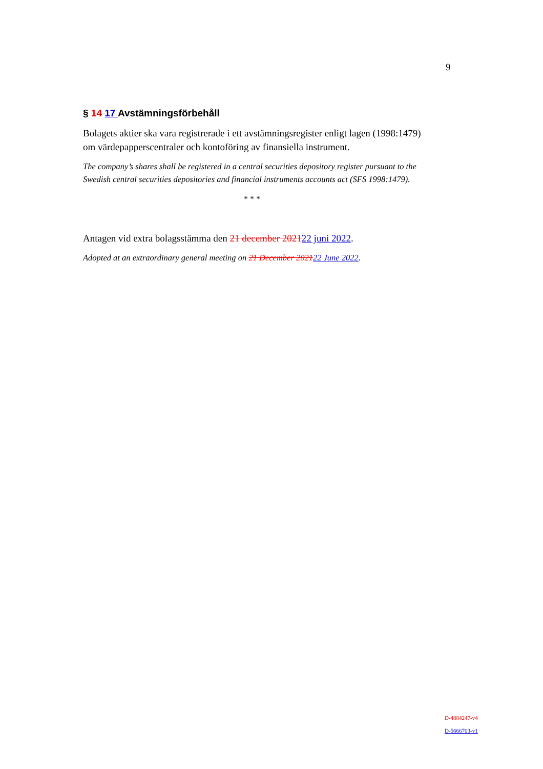9
§ 14 17 Avstämningsförbehåll
Bolagets aktier ska vara registrerade i ett avstämningsregister enligt lagen (1998:1479) om värdepapperscentraler och kontoföring av finansiella instrument.
The company’s shares shall be registered in a central securities depository register pursuant to the Swedish central securities depositories and financial instruments accounts act (SFS 1998:1479).
* * *
Antagen vid extra bolagsstämma den 21 december 202122 juni 2022.
Adopted at an extraordinary general meeting on 21 December 202122 June 2022.
D-4884247-v4
D-5666703-v1